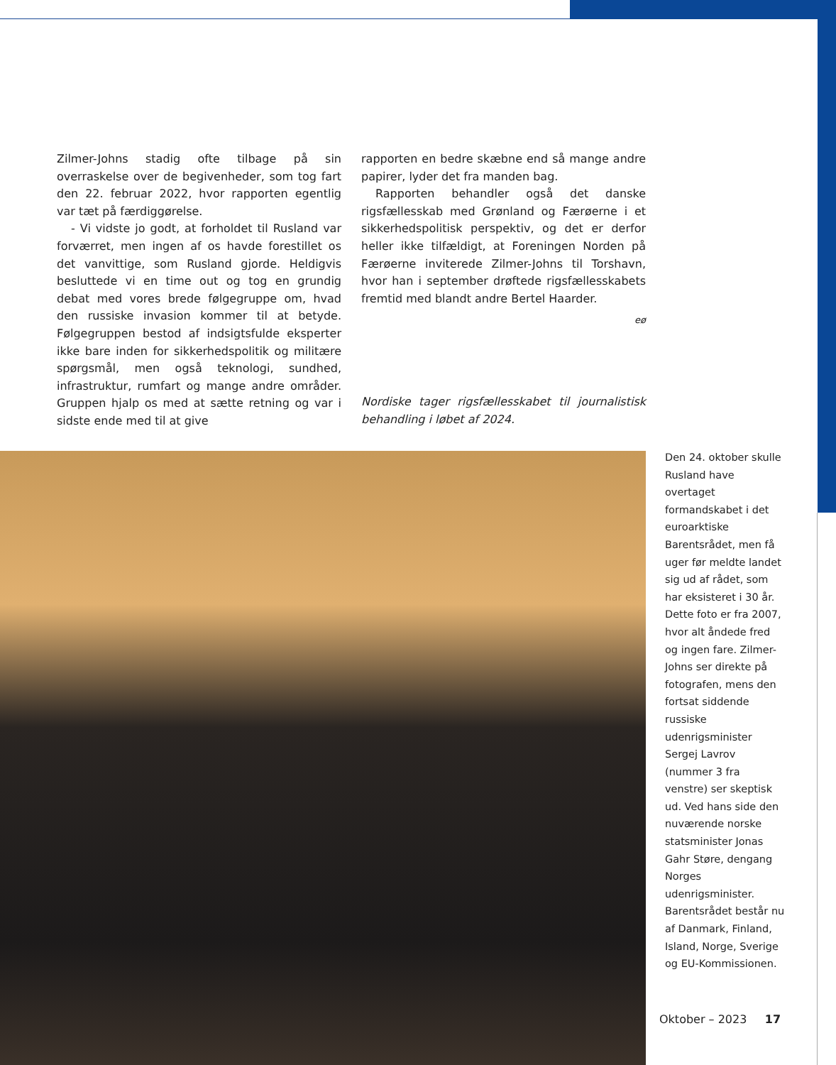Zilmer-Johns stadig ofte tilbage på sin overraskelse over de begivenheder, som tog fart den 22. februar 2022, hvor rapporten egentlig var tæt på færdiggørelse.
- Vi vidste jo godt, at forholdet til Rusland var forværret, men ingen af os havde forestillet os det vanvittige, som Rusland gjorde. Heldigvis besluttede vi en time out og tog en grundig debat med vores brede følgegruppe om, hvad den russiske invasion kommer til at betyde. Følgegruppen bestod af indsigtsfulde eksperter ikke bare inden for sikkerhedspolitik og militære spørgsmål, men også teknologi, sundhed, infrastruktur, rumfart og mange andre områder. Gruppen hjalp os med at sætte retning og var i sidste ende med til at give
rapporten en bedre skæbne end så mange andre papirer, lyder det fra manden bag.
Rapporten behandler også det danske rigsfællesskab med Grønland og Færøerne i et sikkerhedspolitisk perspektiv, og det er derfor heller ikke tilfældigt, at Foreningen Norden på Færøerne inviterede Zilmer-Johns til Torshavn, hvor han i september drøftede rigsfællesskabets fremtid med blandt andre Bertel Haarder.
eø
Nordiske tager rigsfællesskabet til journalistisk behandling i løbet af 2024.
Den 24. oktober skulle Rusland have overtaget formandskabet i det euroarktiske Barentsrådet, men få uger før meldte landet sig ud af rådet, som har eksisteret i 30 år. Dette foto er fra 2007, hvor alt åndede fred og ingen fare. Zilmer-Johns ser direkte på fotografen, mens den fortsat siddende russiske udenrigsminister Sergej Lavrov (nummer 3 fra venstre) ser skeptisk ud. Ved hans side den nuværende norske statsminister Jonas Gahr Støre, dengang Norges udenrigsminister. Barentsrådet består nu af Danmark, Finland, Island, Norge, Sverige og EU-Kommissionen.
Oktober – 2023 17